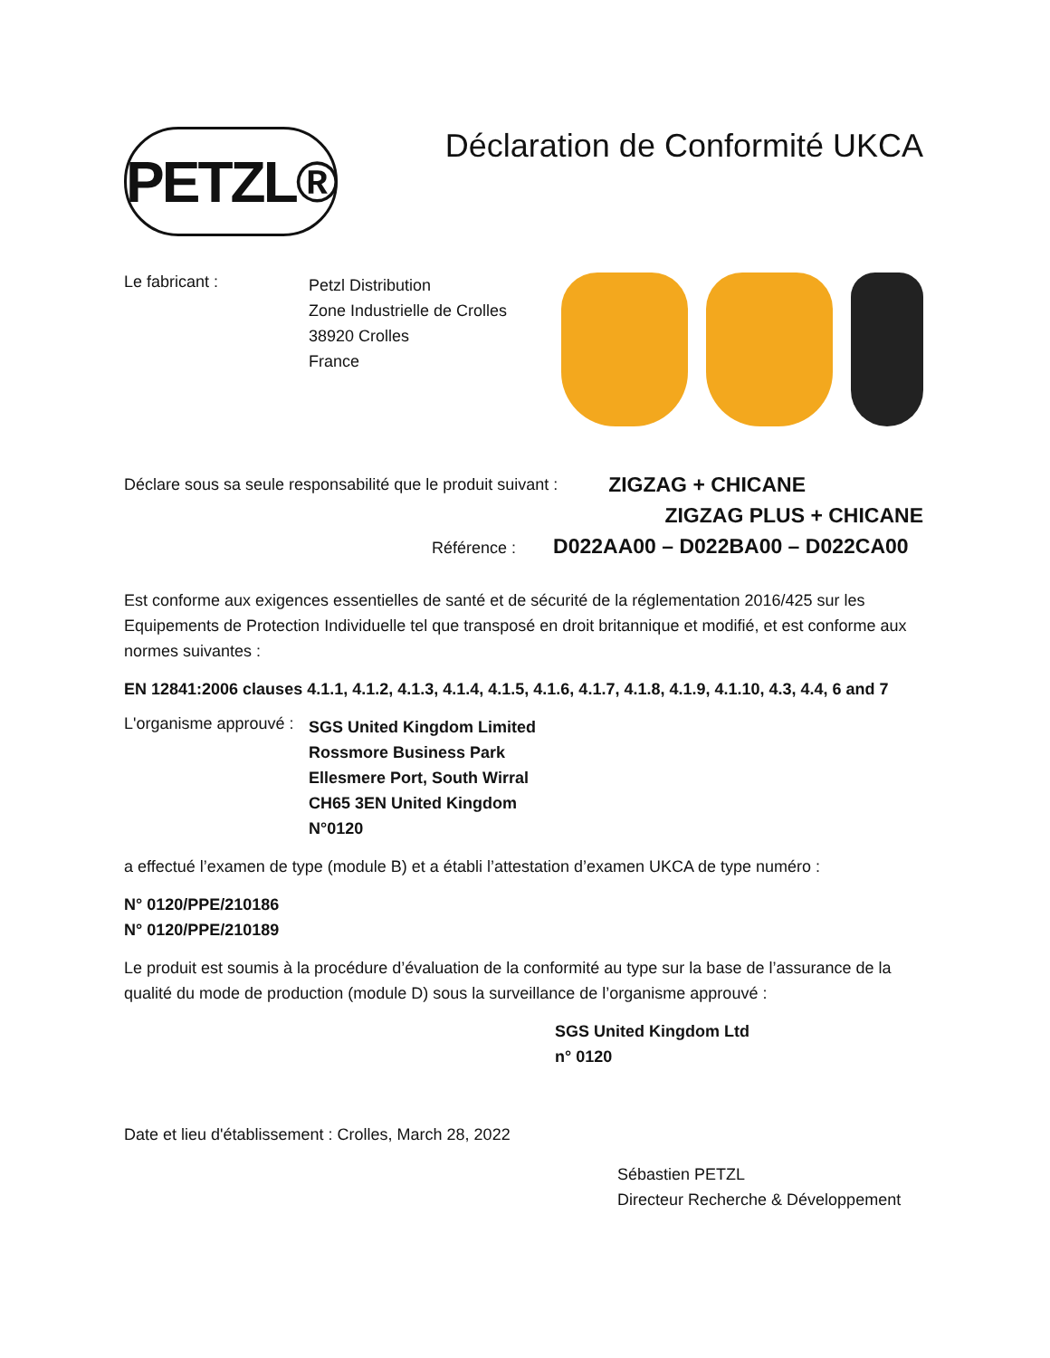PETZL®
Déclaration de Conformité UKCA
Le fabricant :
Petzl Distribution
Zone Industrielle de Crolles
38920 Crolles
France
Déclare sous sa seule responsabilité que le produit suivant :
ZIGZAG + CHICANE
ZIGZAG PLUS + CHICANE
Référence : D022AA00 – D022BA00 – D022CA00
Est conforme aux exigences essentielles de santé et de sécurité de la réglementation 2016/425 sur les Equipements de Protection Individuelle tel que transposé en droit britannique et modifié, et est conforme aux normes suivantes :
EN 12841:2006 clauses 4.1.1, 4.1.2, 4.1.3, 4.1.4, 4.1.5, 4.1.6, 4.1.7, 4.1.8, 4.1.9, 4.1.10, 4.3, 4.4, 6 and 7
L'organisme approuvé :
SGS United Kingdom Limited
Rossmore Business Park
Ellesmere Port, South Wirral
CH65 3EN United Kingdom
N°0120
a effectué l’examen de type (module B) et a établi l’attestation d’examen UKCA de type numéro :
N° 0120/PPE/210186
N° 0120/PPE/210189
Le produit est soumis à la procédure d’évaluation de la conformité au type sur la base de l’assurance de la qualité du mode de production (module D) sous la surveillance de l’organisme approuvé :
SGS United Kingdom Ltd
n° 0120
Date et lieu d'établissement : Crolles, March 28, 2022
Sébastien PETZL
Directeur Recherche & Développement